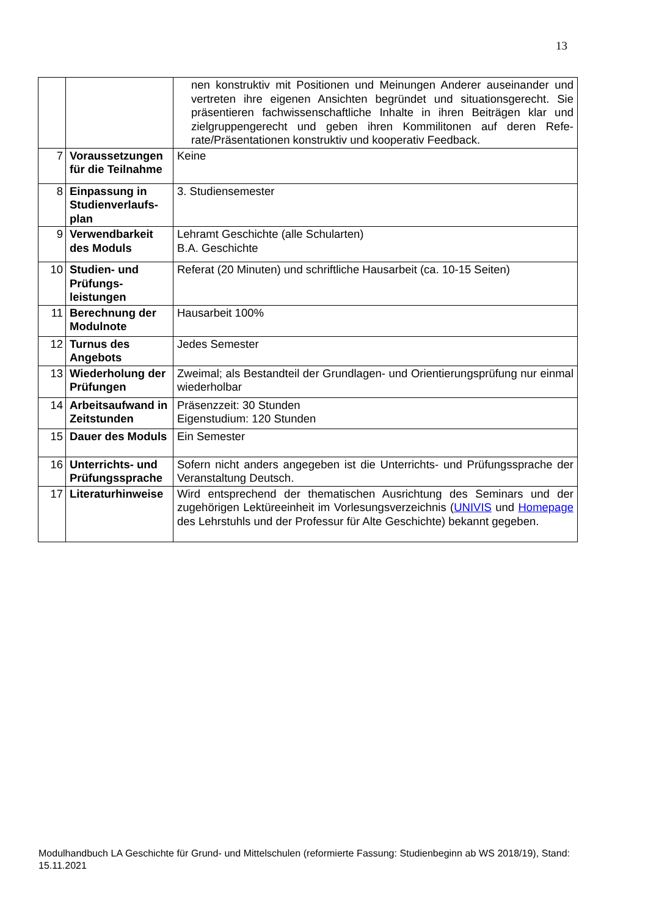13
| | | nen konstruktiv mit Positionen und Meinungen Anderer auseinander und vertreten ihre eigenen Ansichten begründet und situationsgerecht. Sie präsentieren fachwissenschaftliche Inhalte in ihren Beiträgen klar und zielgruppengerecht und geben ihren Kommilitonen auf deren Refe-rate/Präsentationen konstruktiv und kooperativ Feedback. |
| 7 | Voraussetzungen für die Teilnahme | Keine |
| 8 | Einpassung in Studienverlaufs-plan | 3. Studiensemester |
| 9 | Verwendbarkeit des Moduls | Lehramt Geschichte (alle Schularten) B.A. Geschichte |
| 10 | Studien- und Prüfungs-leistungen | Referat (20 Minuten) und schriftliche Hausarbeit (ca. 10-15 Seiten) |
| 11 | Berechnung der Modulnote | Hausarbeit 100% |
| 12 | Turnus des Angebots | Jedes Semester |
| 13 | Wiederholung der Prüfungen | Zweimal; als Bestandteil der Grundlagen- und Orientierungsprüfung nur einmal wiederholbar |
| 14 | Arbeitsaufwand in Zeitstunden | Präsenzzeit: 30 Stunden Eigenstudium: 120 Stunden |
| 15 | Dauer des Moduls | Ein Semester |
| 16 | Unterrichts- und Prüfungssprache | Sofern nicht anders angegeben ist die Unterrichts- und Prüfungssprache der Veranstaltung Deutsch. |
| 17 | Literaturhinweise | Wird entsprechend der thematischen Ausrichtung des Seminars und der zugehörigen Lektüreeinheit im Vorlesungsverzeichnis ( UNIVIS und Homepage des Lehrstuhls und der Professur für Alte Geschichte) bekannt gegeben. |
Modulhandbuch LA Geschichte für Grund- und Mittelschulen (reformierte Fassung: Studienbeginn ab WS 2018/19), Stand: 15.11.2021